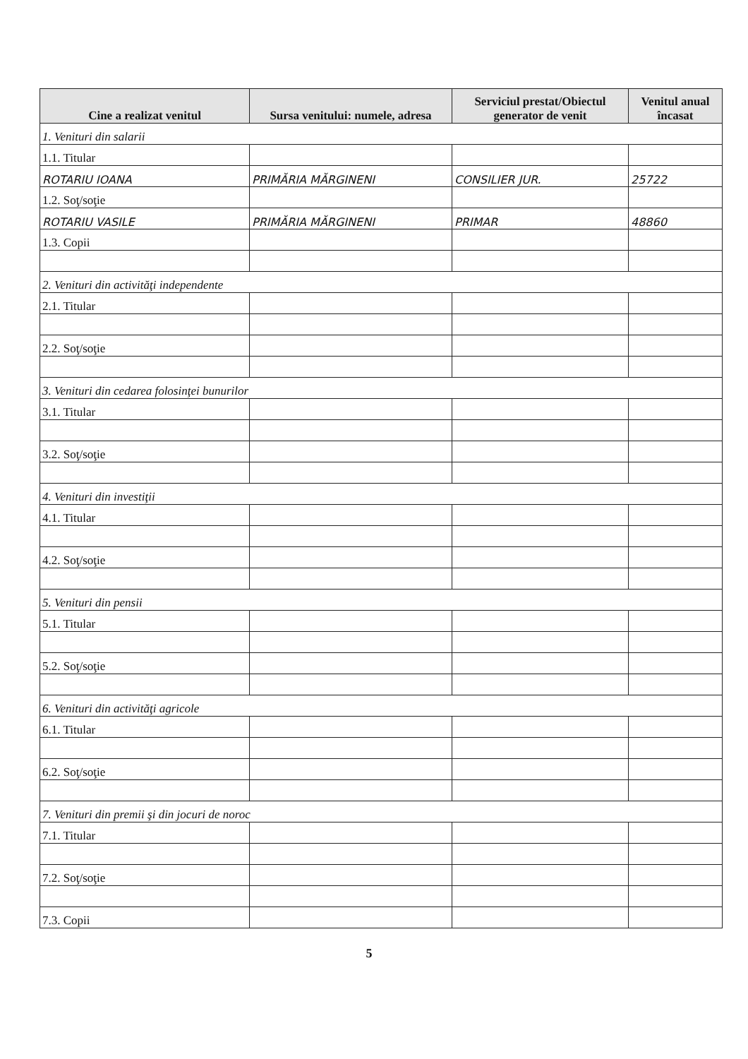| Cine a realizat venitul | Sursa venitului: numele, adresa | Serviciul prestat/Obiectul generator de venit | Venitul anual încasat |
| --- | --- | --- | --- |
| 1. Venituri din salarii | | | |
| 1.1. Titular | | | |
| ROTARIU IOANA | PRIMĂRIA MĂRGINENI | CONSILIER JUR. | 25722 |
| 1.2. Soţ/soţie | | | |
| ROTARIU VASILE | PRIMĂRIA MĂRGINENI | PRIMAR | 48860 |
| 1.3. Copii | | | |
| 2. Venituri din activităţi independente | | | |
| 2.1. Titular | | | |
| 2.2. Soţ/soţie | | | |
| 3. Venituri din cedarea folosinţei bunurilor | | | |
| 3.1. Titular | | | |
| 3.2. Soţ/soţie | | | |
| 4. Venituri din investiţii | | | |
| 4.1. Titular | | | |
| 4.2. Soţ/soţie | | | |
| 5. Venituri din pensii | | | |
| 5.1. Titular | | | |
| 5.2. Soţ/soţie | | | |
| 6. Venituri din activităţi agricole | | | |
| 6.1. Titular | | | |
| 6.2. Soţ/soţie | | | |
| 7. Venituri din premii şi din jocuri de noroc | | | |
| 7.1. Titular | | | |
| 7.2. Soţ/soţie | | | |
| 7.3. Copii | | | |
5